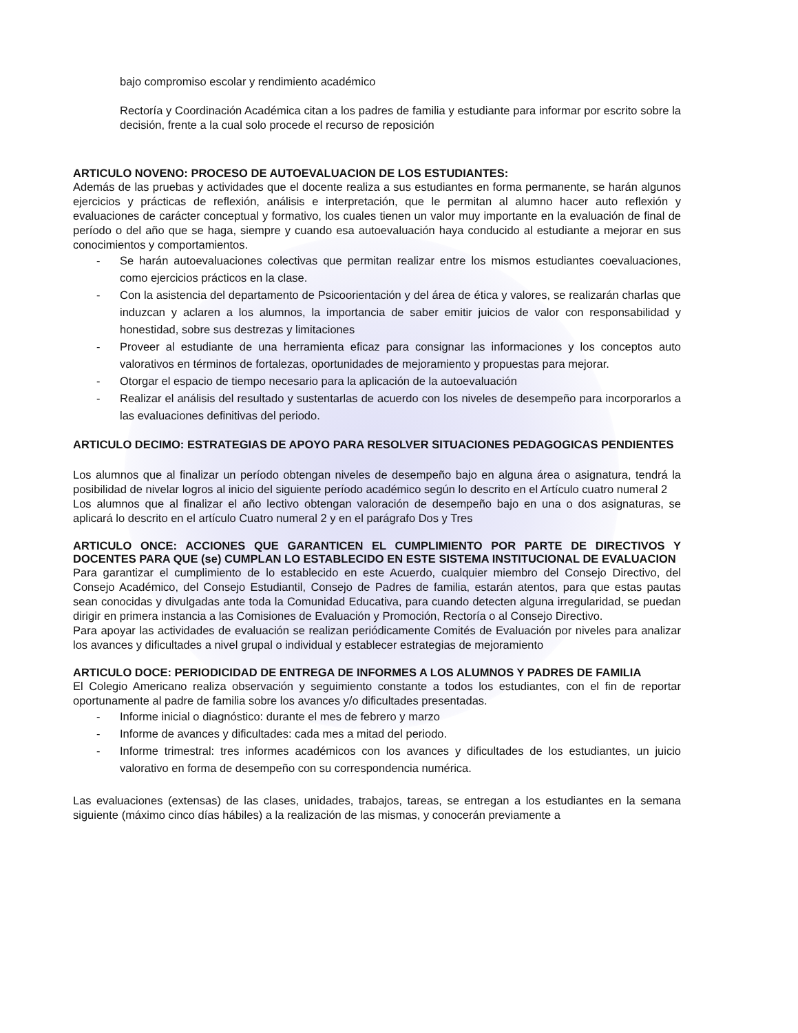bajo compromiso escolar y rendimiento académico
Rectoría y Coordinación Académica citan a los padres de familia y estudiante para informar por escrito sobre la decisión, frente a la cual solo procede el recurso de reposición
ARTICULO NOVENO: PROCESO DE AUTOEVALUACION DE LOS ESTUDIANTES:
Además de las pruebas y actividades que el docente realiza a sus estudiantes en forma permanente, se harán algunos ejercicios y prácticas de reflexión, análisis e interpretación, que le permitan al alumno hacer auto reflexión y evaluaciones de carácter conceptual y formativo, los cuales tienen un valor muy importante en la evaluación de final de período o del año que se haga, siempre y cuando esa autoevaluación haya conducido al estudiante a mejorar en sus conocimientos y comportamientos.
- Se harán autoevaluaciones colectivas que permitan realizar entre los mismos estudiantes coevaluaciones, como ejercicios prácticos en la clase.
- Con la asistencia del departamento de Psicoorientación y del área de ética y valores, se realizarán charlas que induzcan y aclaren a los alumnos, la importancia de saber emitir juicios de valor con responsabilidad y honestidad, sobre sus destrezas y limitaciones
- Proveer al estudiante de una herramienta eficaz para consignar las informaciones y los conceptos auto valorativos en términos de fortalezas, oportunidades de mejoramiento y propuestas para mejorar.
- Otorgar el espacio de tiempo necesario para la aplicación de la autoevaluación
- Realizar el análisis del resultado y sustentarlas de acuerdo con los niveles de desempeño para incorporarlos a las evaluaciones definitivas del periodo.
ARTICULO DECIMO: ESTRATEGIAS DE APOYO PARA RESOLVER SITUACIONES PEDAGOGICAS PENDIENTES
Los alumnos que al finalizar un período obtengan niveles de desempeño bajo en alguna área o asignatura, tendrá la posibilidad de nivelar logros al inicio del siguiente período académico según lo descrito en el Artículo cuatro numeral 2
Los alumnos que al finalizar el año lectivo obtengan valoración de desempeño bajo en una o dos asignaturas, se aplicará lo descrito en el artículo Cuatro numeral 2 y en el parágrafo Dos y Tres
ARTICULO ONCE: ACCIONES QUE GARANTICEN EL CUMPLIMIENTO POR PARTE DE DIRECTIVOS Y DOCENTES PARA QUE (se) CUMPLAN LO ESTABLECIDO EN ESTE SISTEMA INSTITUCIONAL DE EVALUACION
Para garantizar el cumplimiento de lo establecido en este Acuerdo, cualquier miembro del Consejo Directivo, del Consejo Académico, del Consejo Estudiantil, Consejo de Padres de familia, estarán atentos, para que estas pautas sean conocidas y divulgadas ante toda la Comunidad Educativa, para cuando detecten alguna irregularidad, se puedan dirigir en primera instancia a las Comisiones de Evaluación y Promoción, Rectoría o al Consejo Directivo.
Para apoyar las actividades de evaluación se realizan periódicamente Comités de Evaluación por niveles para analizar los avances y dificultades a nivel grupal o individual y establecer estrategias de mejoramiento
ARTICULO DOCE: PERIODICIDAD DE ENTREGA DE INFORMES A LOS ALUMNOS Y PADRES DE FAMILIA
El Colegio Americano realiza observación y seguimiento constante a todos los estudiantes, con el fin de reportar oportunamente al padre de familia sobre los avances y/o dificultades presentadas.
- Informe inicial o diagnóstico: durante el mes de febrero y marzo
- Informe de avances y dificultades: cada mes a mitad del periodo.
- Informe trimestral: tres informes académicos con los avances y dificultades de los estudiantes, un juicio valorativo en forma de desempeño con su correspondencia numérica.
Las evaluaciones (extensas) de las clases, unidades, trabajos, tareas, se entregan a los estudiantes en la semana siguiente (máximo cinco días hábiles) a la realización de las mismas, y conocerán previamente a